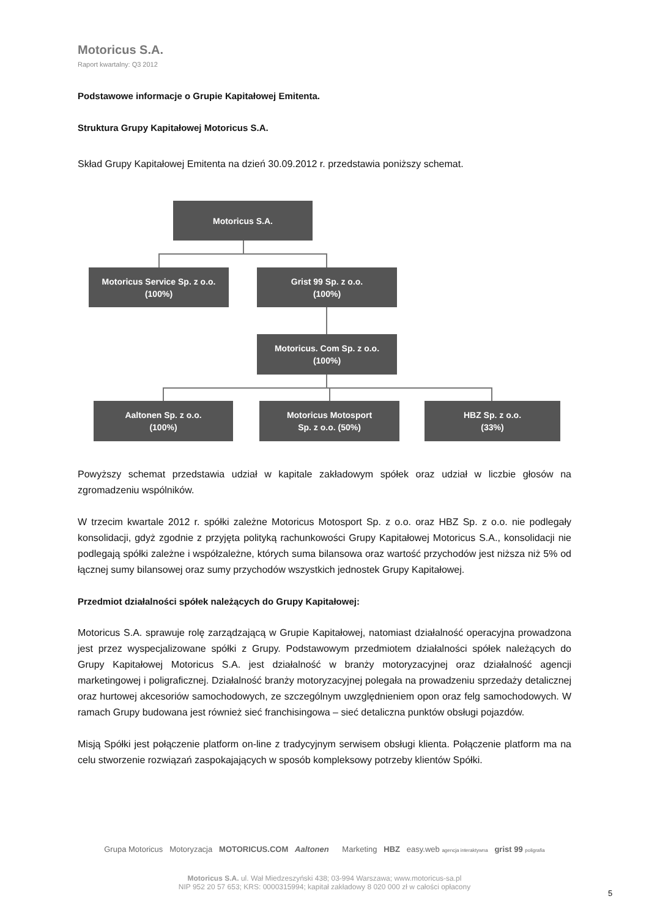Motoricus S.A.
Raport kwartalny: Q3 2012
Podstawowe informacje o Grupie Kapitałowej Emitenta.
Struktura Grupy Kapitałowej Motoricus S.A.
Skład Grupy Kapitałowej Emitenta na dzień 30.09.2012 r. przedstawia poniższy schemat.
Motoricus S.A.
Motoricus Service Sp. z o.o.
(100%)
Grist 99 Sp. z o.o.
(100%)
Motoricus. Com Sp. z o.o.
(100%)
Aaltonen Sp. z o.o.
(100%)
Motoricus Motosport
Sp. z o.o. (50%)
HBZ Sp. z o.o.
(33%)
Powyższy schemat przedstawia udział w kapitale zakładowym spółek oraz udział w liczbie głosów na zgromadzeniu wspólników.
W trzecim kwartale 2012 r. spółki zależne Motoricus Motosport Sp. z o.o. oraz HBZ Sp. z o.o. nie podlegały konsolidacji, gdyż zgodnie z przyjęta polityką rachunkowości Grupy Kapitałowej Motoricus S.A., konsolidacji nie podlegają spółki zależne i współzależne, których suma bilansowa oraz wartość przychodów jest niższa niż 5% od łącznej sumy bilansowej oraz sumy przychodów wszystkich jednostek Grupy Kapitałowej.
Przedmiot działalności spółek należących do Grupy Kapitałowej:
Motoricus S.A. sprawuje rolę zarządzającą w Grupie Kapitałowej, natomiast działalność operacyjna prowadzona jest przez wyspecjalizowane spółki z Grupy. Podstawowym przedmiotem działalności spółek należących do Grupy Kapitałowej Motoricus S.A. jest działalność w branży motoryzacyjnej oraz działalność agencji marketingowej i poligraficznej. Działalność branży motoryzacyjnej polegała na prowadzeniu sprzedaży detalicznej oraz hurtowej akcesoriów samochodowych, ze szczególnym uwzględnieniem opon oraz felg samochodowych. W ramach Grupy budowana jest również sieć franchisingowa – sieć detaliczna punktów obsługi pojazdów.
Misją Spółki jest połączenie platform on-line z tradycyjnym serwisem obsługi klienta. Połączenie platform ma na celu stworzenie rozwiązań zaspokajających w sposób kompleksowy potrzeby klientów Spółki.
Grupa Motoricus Motoryzacja MOTORICUS.COM Aaltonen Marketing HBZ easy.web agencja interaktywna grist 99 poligrafia
Motoricus S.A. ul. Wał Miedzeszyński 438; 03-994 Warszawa; www.motoricus-sa.pl
NIP 952 20 57 653; KRS: 0000315994; kapitał zakładowy 8 020 000 zł w całości opłacony
5